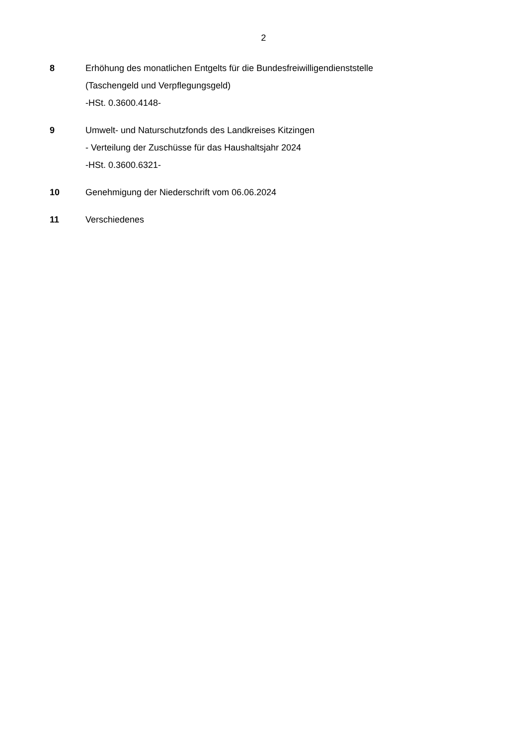2
8 Erhöhung des monatlichen Entgelts für die Bundesfreiwilligendienststelle
(Taschengeld und Verpflegungsgeld)
-HSt. 0.3600.4148-
9 Umwelt- und Naturschutzfonds des Landkreises Kitzingen
- Verteilung der Zuschüsse für das Haushaltsjahr 2024
-HSt. 0.3600.6321-
10 Genehmigung der Niederschrift vom 06.06.2024
11 Verschiedenes